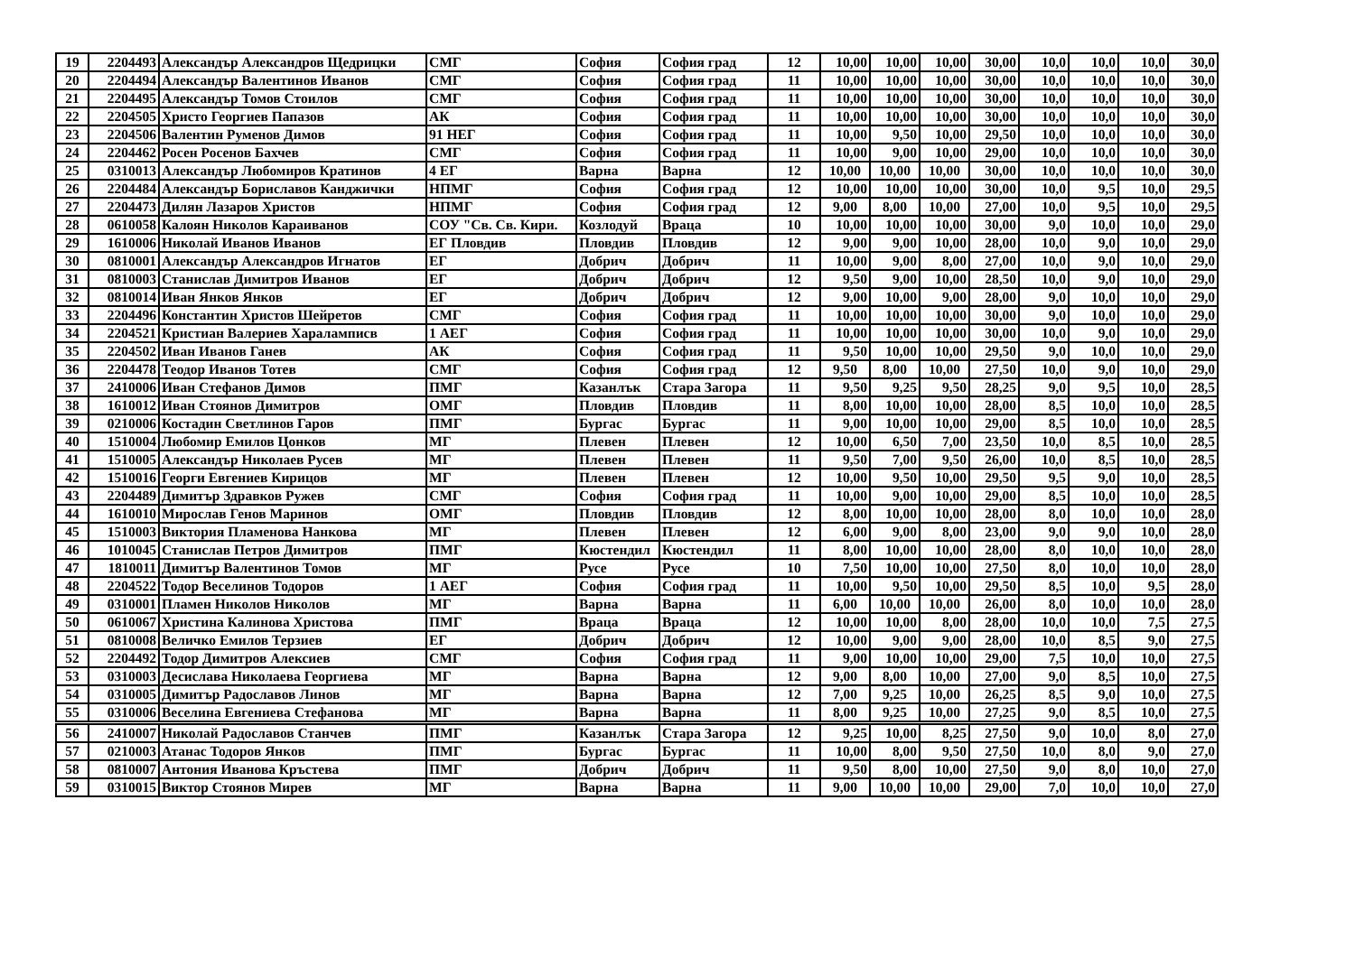| 19 | 2204493 | Александър Александров Щедрицки | СМГ | София | София град | 12 | 10,00 | 10,00 | 10,00 | 30,00 | 10,0 | 10,0 | 10,0 | 30,0 |
| 20 | 2204494 | Александър Валентинов Иванов | СМГ | София | София град | 11 | 10,00 | 10,00 | 10,00 | 30,00 | 10,0 | 10,0 | 10,0 | 30,0 |
| 21 | 2204495 | Александър Томов Стоилов | СМГ | София | София град | 11 | 10,00 | 10,00 | 10,00 | 30,00 | 10,0 | 10,0 | 10,0 | 30,0 |
| 22 | 2204505 | Христо Георгиев Папазов | АК | София | София град | 11 | 10,00 | 10,00 | 10,00 | 30,00 | 10,0 | 10,0 | 10,0 | 30,0 |
| 23 | 2204506 | Валентин Руменов Димов | 91 НЕГ | София | София град | 11 | 10,00 | 9,50 | 10,00 | 29,50 | 10,0 | 10,0 | 10,0 | 30,0 |
| 24 | 2204462 | Росен Росенов Бахчев | СМГ | София | София град | 11 | 10,00 | 9,00 | 10,00 | 29,00 | 10,0 | 10,0 | 10,0 | 30,0 |
| 25 | 0310013 | Александър Любомиров Кратинов | 4 ЕГ | Варна | Варна | 12 | 10,00 | 10,00 | 10,00 | 30,00 | 10,0 | 10,0 | 10,0 | 30,0 |
| 26 | 2204484 | Александър Бориславов Канджички | НПМГ | София | София град | 12 | 10,00 | 10,00 | 10,00 | 30,00 | 10,0 | 9,5 | 10,0 | 29,5 |
| 27 | 2204473 | Дилян Лазаров Христов | НПМГ | София | София град | 12 | 9,00 | 8,00 | 10,00 | 27,00 | 10,0 | 9,5 | 10,0 | 29,5 |
| 28 | 0610058 | Калоян Николов Караиванов | СОУ "Св. Св. Кири. | Козлодуй | Враца | 10 | 10,00 | 10,00 | 10,00 | 30,00 | 9,0 | 10,0 | 10,0 | 29,0 |
| 29 | 1610006 | Николай Иванов Иванов | ЕГ Пловдив | Пловдив | Пловдив | 12 | 9,00 | 9,00 | 10,00 | 28,00 | 10,0 | 9,0 | 10,0 | 29,0 |
| 30 | 0810001 | Александър Александров Игнатов | ЕГ | Добрич | Добрич | 11 | 10,00 | 9,00 | 8,00 | 27,00 | 10,0 | 9,0 | 10,0 | 29,0 |
| 31 | 0810003 | Станислав Димитров Иванов | ЕГ | Добрич | Добрич | 12 | 9,50 | 9,00 | 10,00 | 28,50 | 10,0 | 9,0 | 10,0 | 29,0 |
| 32 | 0810014 | Иван Янков Янков | ЕГ | Добрич | Добрич | 12 | 9,00 | 10,00 | 9,00 | 28,00 | 9,0 | 10,0 | 10,0 | 29,0 |
| 33 | 2204496 | Константин Христов Шейретов | СМГ | София | София град | 11 | 10,00 | 10,00 | 10,00 | 30,00 | 9,0 | 10,0 | 10,0 | 29,0 |
| 34 | 2204521 | Кристиан Валериев Хараламписв | 1 АЕГ | София | София град | 11 | 10,00 | 10,00 | 10,00 | 30,00 | 10,0 | 9,0 | 10,0 | 29,0 |
| 35 | 2204502 | Иван Иванов Ганев | АК | София | София град | 11 | 9,50 | 10,00 | 10,00 | 29,50 | 9,0 | 10,0 | 10,0 | 29,0 |
| 36 | 2204478 | Теодор Иванов Тотев | СМГ | София | София град | 12 | 9,50 | 8,00 | 10,00 | 27,50 | 10,0 | 9,0 | 10,0 | 29,0 |
| 37 | 2410006 | Иван Стефанов Димов | ПМГ | Казанлък | Стара Загора | 11 | 9,50 | 9,25 | 9,50 | 28,25 | 9,0 | 9,5 | 10,0 | 28,5 |
| 38 | 1610012 | Иван Стоянов Димитров | ОМГ | Пловдив | Пловдив | 11 | 8,00 | 10,00 | 10,00 | 28,00 | 8,5 | 10,0 | 10,0 | 28,5 |
| 39 | 0210006 | Костадин Светлинов Гаров | ПМГ | Бургас | Бургас | 11 | 9,00 | 10,00 | 10,00 | 29,00 | 8,5 | 10,0 | 10,0 | 28,5 |
| 40 | 1510004 | Любомир Емилов Цонков | МГ | Плевен | Плевен | 12 | 10,00 | 6,50 | 7,00 | 23,50 | 10,0 | 8,5 | 10,0 | 28,5 |
| 41 | 1510005 | Александър Николаев Русев | МГ | Плевен | Плевен | 11 | 9,50 | 7,00 | 9,50 | 26,00 | 10,0 | 8,5 | 10,0 | 28,5 |
| 42 | 1510016 | Георги Евгениев Кирицов | МГ | Плевен | Плевен | 12 | 10,00 | 9,50 | 10,00 | 29,50 | 9,5 | 9,0 | 10,0 | 28,5 |
| 43 | 2204489 | Димитър Здравков Ружев | СМГ | София | София град | 11 | 10,00 | 9,00 | 10,00 | 29,00 | 8,5 | 10,0 | 10,0 | 28,5 |
| 44 | 1610010 | Мирослав Генов Маринов | ОМГ | Пловдив | Пловдив | 12 | 8,00 | 10,00 | 10,00 | 28,00 | 8,0 | 10,0 | 10,0 | 28,0 |
| 45 | 1510003 | Виктория Пламенова Нанкова | МГ | Плевен | Плевен | 12 | 6,00 | 9,00 | 8,00 | 23,00 | 9,0 | 9,0 | 10,0 | 28,0 |
| 46 | 1010045 | Станислав Петров Димитров | ПМГ | Кюстендил | Кюстендил | 11 | 8,00 | 10,00 | 10,00 | 28,00 | 8,0 | 10,0 | 10,0 | 28,0 |
| 47 | 1810011 | Димитър Валентинов Томов | МГ | Русе | Русе | 10 | 7,50 | 10,00 | 10,00 | 27,50 | 8,0 | 10,0 | 10,0 | 28,0 |
| 48 | 2204522 | Тодор Веселинов Тодоров | 1 АЕГ | София | София град | 11 | 10,00 | 9,50 | 10,00 | 29,50 | 8,5 | 10,0 | 9,5 | 28,0 |
| 49 | 0310001 | Пламен Николов Николов | МГ | Варна | Варна | 11 | 6,00 | 10,00 | 10,00 | 26,00 | 8,0 | 10,0 | 10,0 | 28,0 |
| 50 | 0610067 | Христина Калинова Христова | ПМГ | Враца | Враца | 12 | 10,00 | 10,00 | 8,00 | 28,00 | 10,0 | 10,0 | 7,5 | 27,5 |
| 51 | 0810008 | Величко Емилов Терзиев | ЕГ | Добрич | Добрич | 12 | 10,00 | 9,00 | 9,00 | 28,00 | 10,0 | 8,5 | 9,0 | 27,5 |
| 52 | 2204492 | Тодор Димитров Алексиев | СМГ | София | София град | 11 | 9,00 | 10,00 | 10,00 | 29,00 | 7,5 | 10,0 | 10,0 | 27,5 |
| 53 | 0310003 | Десислава Николаева Георгиева | МГ | Варна | Варна | 12 | 9,00 | 8,00 | 10,00 | 27,00 | 9,0 | 8,5 | 10,0 | 27,5 |
| 54 | 0310005 | Димитър Радославов Линов | МГ | Варна | Варна | 12 | 7,00 | 9,25 | 10,00 | 26,25 | 8,5 | 9,0 | 10,0 | 27,5 |
| 55 | 0310006 | Веселина Евгениева Стефанова | МГ | Варна | Варна | 11 | 8,00 | 9,25 | 10,00 | 27,25 | 9,0 | 8,5 | 10,0 | 27,5 |
| 56 | 2410007 | Николай Радославов Станчев | ПМГ | Казанлък | Стара Загора | 12 | 9,25 | 10,00 | 8,25 | 27,50 | 9,0 | 10,0 | 8,0 | 27,0 |
| 57 | 0210003 | Атанас Тодоров Янков | ПМГ | Бургас | Бургас | 11 | 10,00 | 8,00 | 9,50 | 27,50 | 10,0 | 8,0 | 9,0 | 27,0 |
| 58 | 0810007 | Антония Иванова Кръстева | ПМГ | Добрич | Добрич | 11 | 9,50 | 8,00 | 10,00 | 27,50 | 9,0 | 8,0 | 10,0 | 27,0 |
| 59 | 0310015 | Виктор Стоянов Мирев | МГ | Варна | Варна | 11 | 9,00 | 10,00 | 10,00 | 29,00 | 7,0 | 10,0 | 10,0 | 27,0 |